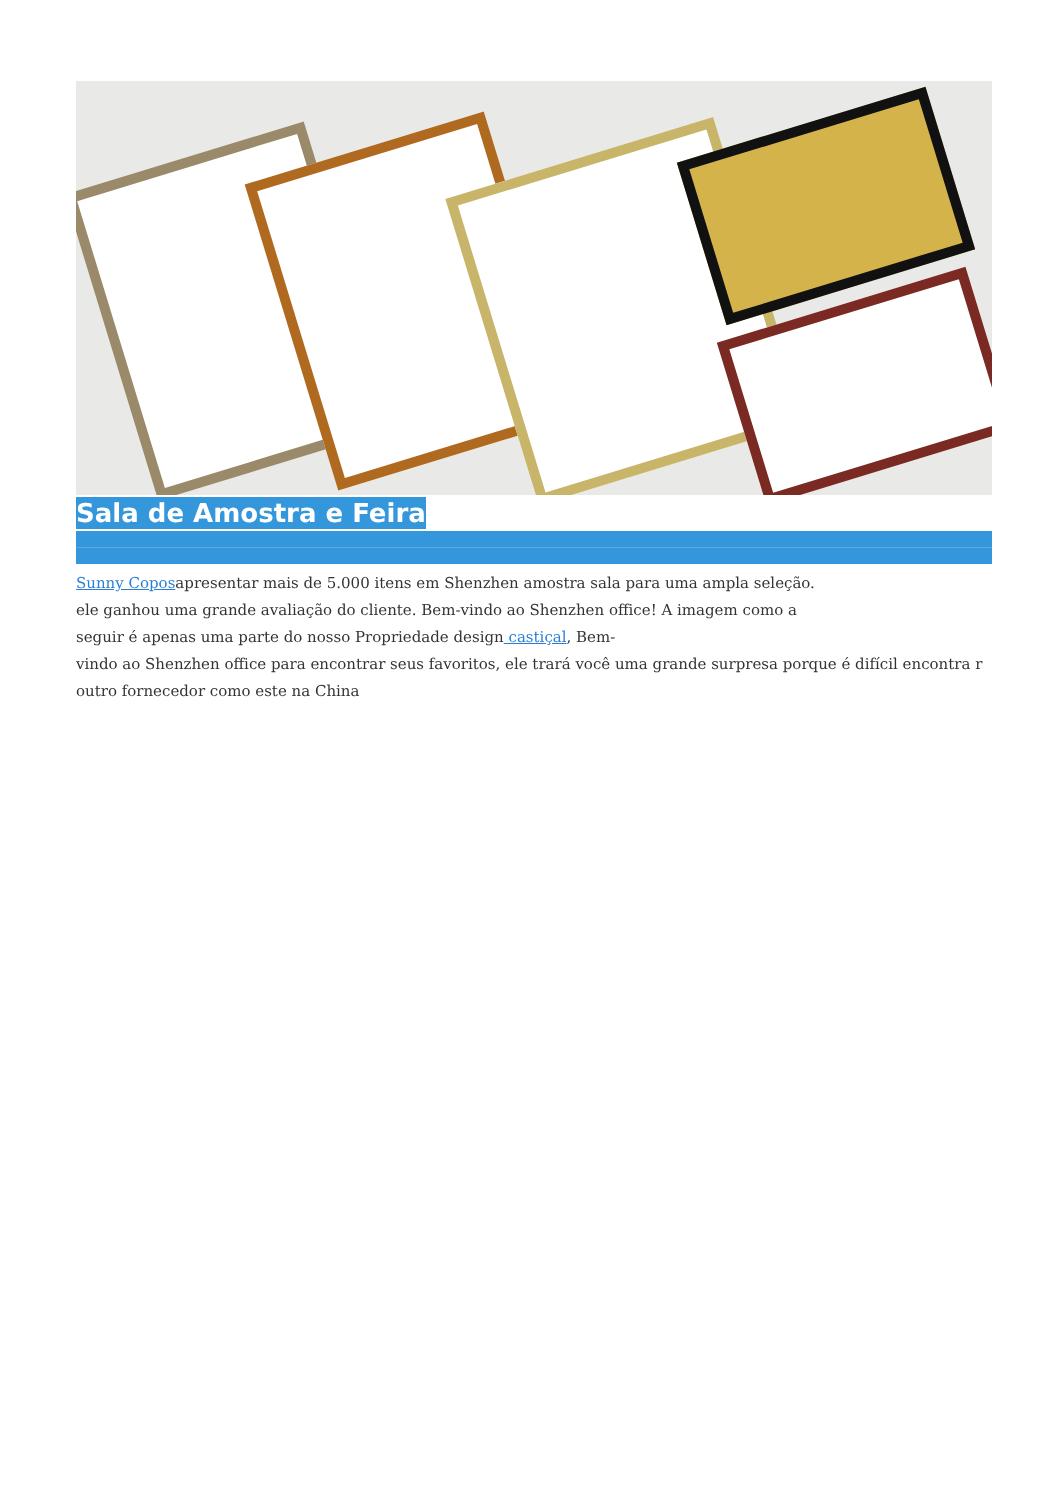Sala de Amostra e Feira
Sunny Coposapresentar mais de 5.000 itens em Shenzhen amostra sala para uma ampla seleção.
ele ganhou uma grande avaliação do cliente. Bem-vindo ao Shenzhen office! A imagem como a
seguir é apenas uma parte do nosso Propriedade design castiçal, Bem-
vindo ao Shenzhen office para encontrar seus favoritos, ele trará você uma grande surpresa porque é difícil encontra r outro fornecedor como este na China